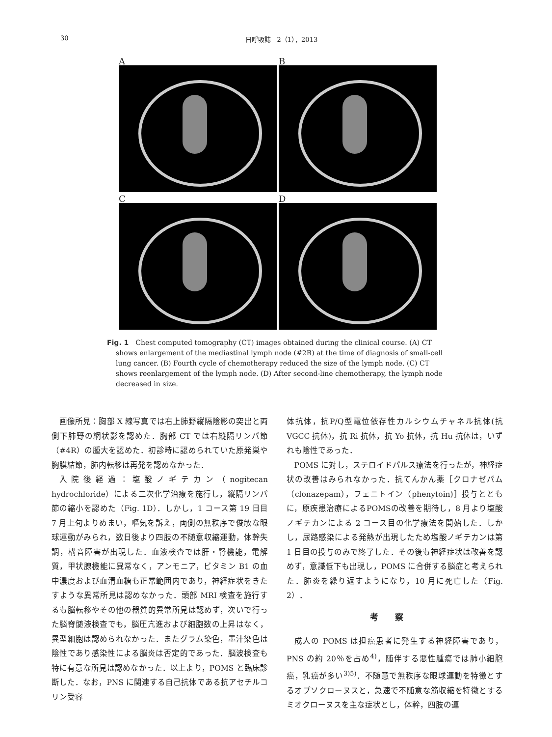30 日呼吸誌　2（1），2013
A
B
C
D
Fig. 1　Chest computed tomography (CT) images obtained during the clinical course. (A) CT shows enlargement of the mediastinal lymph node (#2R) at the time of diagnosis of small-cell lung cancer. (B) Fourth cycle of chemotherapy reduced the size of the lymph node. (C) CT shows reenlargement of the lymph node. (D) After second-line chemotherapy, the lymph node decreased in size.
画像所見：胸部 X 線写真では右上肺野縦隔陰影の突出と両側下肺野の網状影を認めた．胸部 CT では右縦隔リンパ節（#4R）の腫大を認めた．初診時に認められていた原発巣や胸膜結節，肺内転移は再発を認めなかった．
入院後経過：塩酸ノギテカン（nogitecan hydrochloride）による二次化学治療を施行し，縦隔リンパ節の縮小を認めた（Fig. 1D）．しかし，1 コース第 19 日目 7 月上旬よりめまい，嘔気を訴え，両側の無秩序で俊敏な眼球運動がみられ，数日後より四肢の不随意収縮運動，体幹失調，構音障害が出現した．血液検査では肝・腎機能，電解質，甲状腺機能に異常なく，アンモニア，ビタミン B1 の血中濃度および血清血糖も正常範囲内であり，神経症状をきたすような異常所見は認めなかった．頭部 MRI 検査を施行するも脳転移やその他の器質的異常所見は認めず，次いで行った脳脊髄液検査でも，脳圧亢進および細胞数の上昇はなく，異型細胞は認められなかった．またグラム染色，墨汁染色は陰性であり感染性による脳炎は否定的であった．脳波検査も特に有意な所見は認めなかった．以上より，POMS と臨床診断した．なお，PNS に関連する自己抗体である抗アセチルコリン受容
体抗体，抗P/Q型電位依存性カルシウムチャネル抗体(抗 VGCC 抗体)，抗 Ri 抗体，抗 Yo 抗体，抗 Hu 抗体は，いずれも陰性であった．
POMS に対し，ステロイドパルス療法を行ったが，神経症状の改善はみられなかった．抗てんかん薬［クロナゼパム（clonazepam），フェニトイン（phenytoin)］投与とともに，原疾患治療によるPOMSの改善を期待し，8 月より塩酸ノギテカンによる 2 コース目の化学療法を開始した．しかし，尿路感染による発熱が出現したため塩酸ノギテカンは第 1 日目の投与のみで終了した．その後も神経症状は改善を認めず，意識低下も出現し，POMS に合併する脳症と考えられた．肺炎を繰り返すようになり，10 月に死亡した（Fig. 2）．
考察
成人の POMS は担癌患者に発生する神経障害であり，PNS の約 20％を占め<sup>4)</sup>，随伴する悪性腫瘍では肺小細胞癌，乳癌が多い<sup>3)5)</sup>．不随意で無秩序な眼球運動を特徴とするオプソクローヌスと，急速で不随意な筋収縮を特徴とするミオクローヌスを主な症状とし，体幹，四肢の運